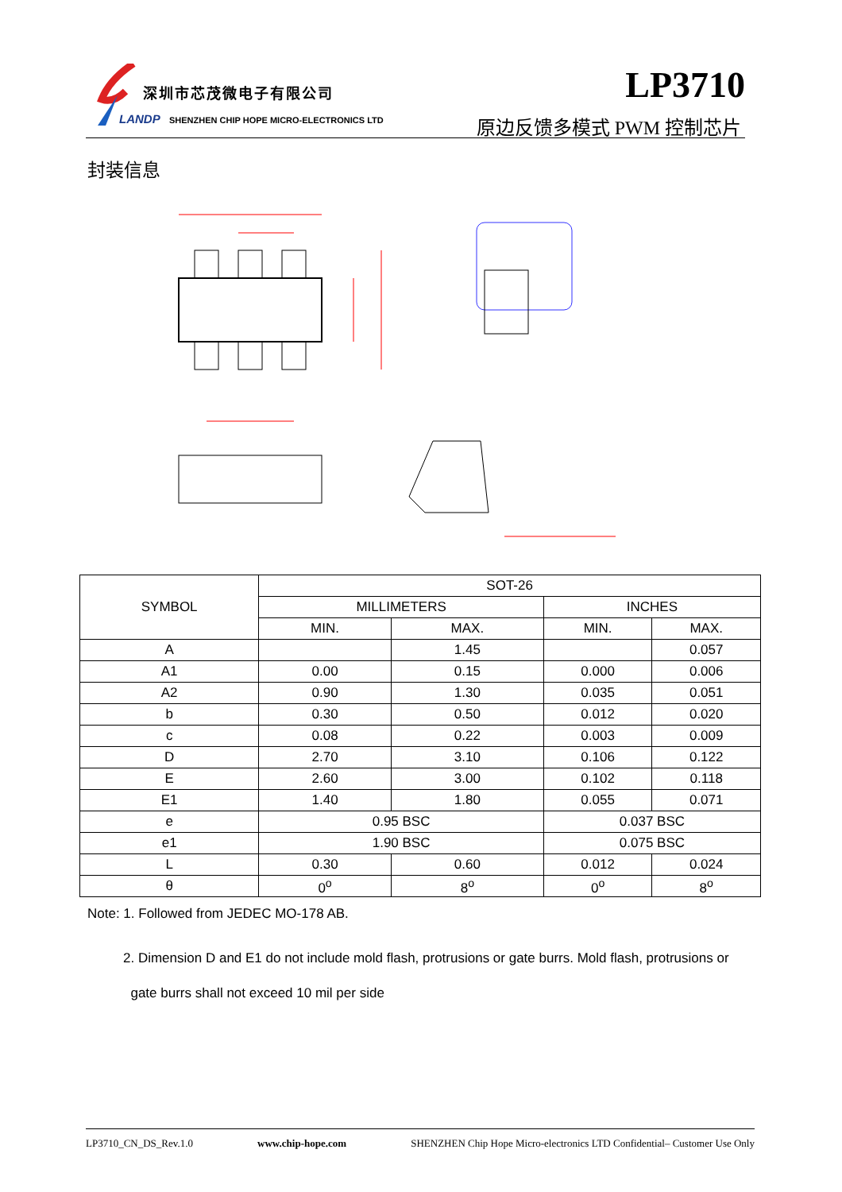深圳市芯茂微电子有限公司
LANDP
SHENZHEN CHIP HOPE MICRO-ELECTRONICS LTD
LP3710
原边反馈多模式 PWM 控制芯片
封装信息
| SYMBOL | SOT-26 | | | |
| | MILLIMETERS | | INCHES | |
| | MIN. | MAX. | MIN. | MAX. |
| A | | 1.45 | | 0.057 |
| A1 | 0.00 | 0.15 | 0.000 | 0.006 |
| A2 | 0.90 | 1.30 | 0.035 | 0.051 |
| b | 0.30 | 0.50 | 0.012 | 0.020 |
| c | 0.08 | 0.22 | 0.003 | 0.009 |
| D | 2.70 | 3.10 | 0.106 | 0.122 |
| E | 2.60 | 3.00 | 0.102 | 0.118 |
| E1 | 1.40 | 1.80 | 0.055 | 0.071 |
| e | 0.95 BSC | | 0.037 BSC | |
| e1 | 1.90 BSC | | 0.075 BSC | |
| L | 0.30 | 0.60 | 0.012 | 0.024 |
| θ | 0<sup>o</sup> | 8<sup>o</sup> | 0<sup>o</sup> | 8<sup>o</sup> |
Note: 1. Followed from JEDEC MO-178 AB.
2. Dimension D and E1 do not include mold flash, protrusions or gate burrs. Mold flash, protrusions or
gate burrs shall not exceed 10 mil per side
LP3710_CN_DS_Rev.1.0 www.chip-hope.com SHENZHEN Chip Hope Micro-electronics LTD Confidential– Customer Use Only